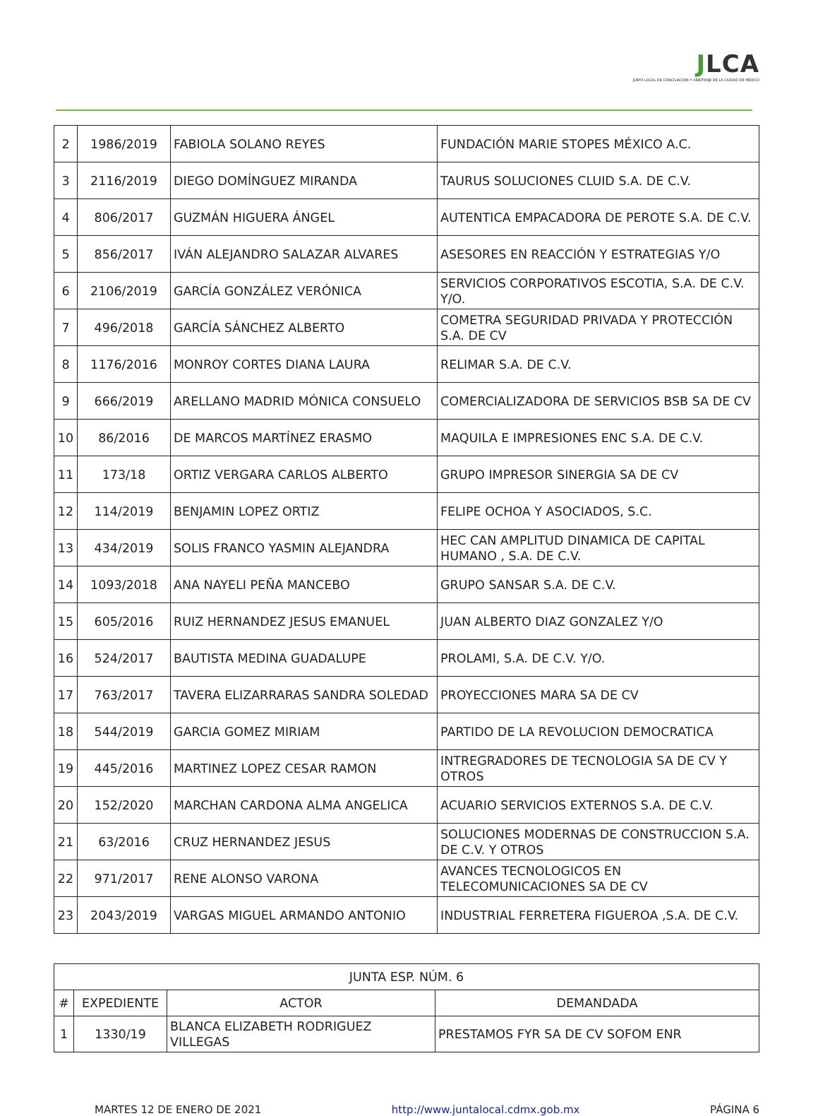JLCA
JUNTA LOCAL DE CONCILIACIÓN Y ARBITRAJE DE LA CIUDAD DE MÉXICO
| 2 | 1986/2019 | FABIOLA SOLANO REYES | FUNDACIÓN MARIE STOPES MÉXICO A.C. |
| 3 | 2116/2019 | DIEGO DOMÍNGUEZ MIRANDA | TAURUS SOLUCIONES CLUID S.A. DE C.V. |
| 4 | 806/2017 | GUZMÁN HIGUERA ÁNGEL | AUTENTICA EMPACADORA DE PEROTE S.A. DE C.V. |
| 5 | 856/2017 | IVÁN ALEJANDRO SALAZAR ALVARES | ASESORES EN REACCIÓN Y ESTRATEGIAS Y/O |
| 6 | 2106/2019 | GARCÍA GONZÁLEZ VERÓNICA | SERVICIOS CORPORATIVOS ESCOTIA, S.A. DE C.V. Y/O. |
| 7 | 496/2018 | GARCÍA SÁNCHEZ ALBERTO | COMETRA SEGURIDAD PRIVADA Y PROTECCIÓN S.A. DE CV |
| 8 | 1176/2016 | MONROY CORTES DIANA LAURA | RELIMAR S.A. DE C.V. |
| 9 | 666/2019 | ARELLANO MADRID MÓNICA CONSUELO | COMERCIALIZADORA DE SERVICIOS BSB SA DE CV |
| 10 | 86/2016 | DE MARCOS MARTÍNEZ ERASMO | MAQUILA E IMPRESIONES ENC S.A. DE C.V. |
| 11 | 173/18 | ORTIZ VERGARA CARLOS ALBERTO | GRUPO IMPRESOR SINERGIA SA DE CV |
| 12 | 114/2019 | BENJAMIN LOPEZ ORTIZ | FELIPE OCHOA Y ASOCIADOS, S.C. |
| 13 | 434/2019 | SOLIS FRANCO YASMIN ALEJANDRA | HEC CAN AMPLITUD DINAMICA DE CAPITAL HUMANO , S.A. DE C.V. |
| 14 | 1093/2018 | ANA NAYELI PEÑA MANCEBO | GRUPO SANSAR S.A. DE C.V. |
| 15 | 605/2016 | RUIZ HERNANDEZ JESUS EMANUEL | JUAN ALBERTO DIAZ GONZALEZ Y/O |
| 16 | 524/2017 | BAUTISTA MEDINA GUADALUPE | PROLAMI, S.A. DE C.V. Y/O. |
| 17 | 763/2017 | TAVERA ELIZARRARAS SANDRA SOLEDAD | PROYECCIONES MARA SA DE CV |
| 18 | 544/2019 | GARCIA GOMEZ MIRIAM | PARTIDO DE LA REVOLUCION DEMOCRATICA |
| 19 | 445/2016 | MARTINEZ LOPEZ CESAR RAMON | INTREGRADORES DE TECNOLOGIA SA DE CV Y OTROS |
| 20 | 152/2020 | MARCHAN CARDONA ALMA ANGELICA | ACUARIO SERVICIOS EXTERNOS S.A. DE C.V. |
| 21 | 63/2016 | CRUZ HERNANDEZ JESUS | SOLUCIONES MODERNAS DE CONSTRUCCION S.A. DE C.V. Y OTROS |
| 22 | 971/2017 | RENE ALONSO VARONA | AVANCES TECNOLOGICOS EN TELECOMUNICACIONES SA DE CV |
| 23 | 2043/2019 | VARGAS MIGUEL ARMANDO ANTONIO | INDUSTRIAL FERRETERA FIGUEROA ,S.A. DE C.V. |
| JUNTA ESP. NÚM. 6 | | | |
| --- | --- | --- | --- |
| # | EXPEDIENTE | ACTOR | DEMANDADA |
| 1 | 1330/19 | BLANCA ELIZABETH RODRIGUEZ VILLEGAS | PRESTAMOS FYR SA DE CV SOFOM ENR |
MARTES 12 DE ENERO DE 2021 http://www.juntalocal.cdmx.gob.mx PÁGINA 6